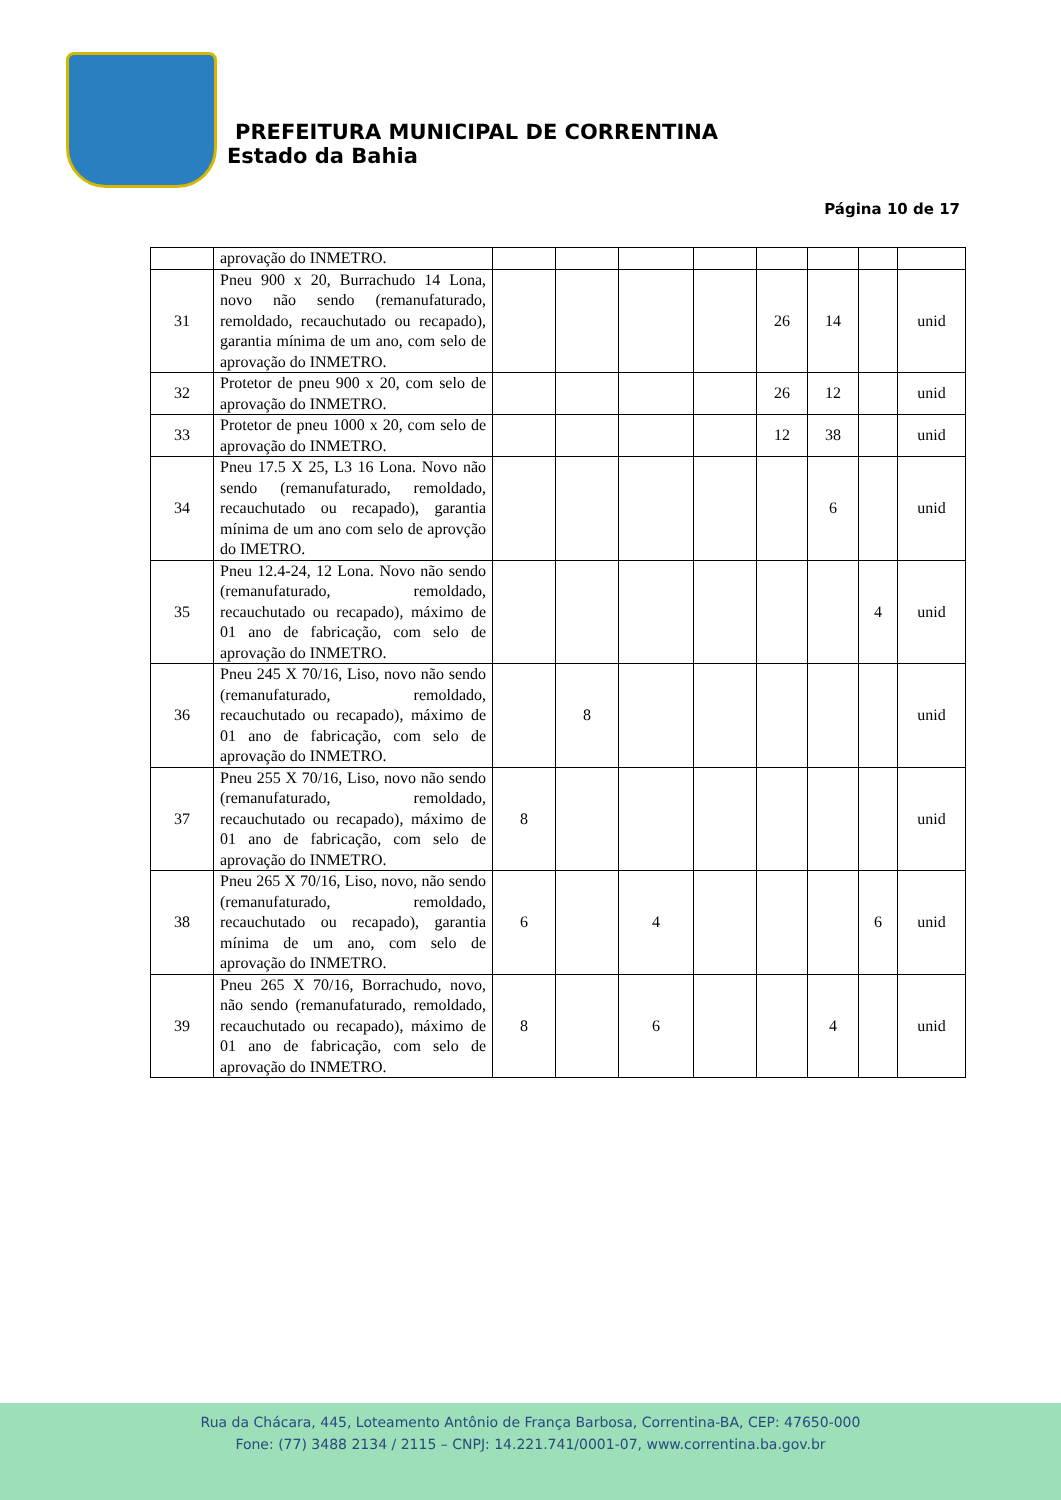PREFEITURA MUNICIPAL DE CORRENTINA
Estado da Bahia
Página 10 de 17
| | aprovação do INMETRO. | | | | | | | | |
| 31 | Pneu 900 x 20, Burrachudo 14 Lona, novo não sendo (remanufaturado, remoldado, recauchutado ou recapado), garantia mínima de um ano, com selo de aprovação do INMETRO. | | | | | 26 | 14 | | unid |
| 32 | Protetor de pneu 900 x 20, com selo de aprovação do INMETRO. | | | | | 26 | 12 | | unid |
| 33 | Protetor de pneu 1000 x 20, com selo de aprovação do INMETRO. | | | | | 12 | 38 | | unid |
| 34 | Pneu 17.5 X 25, L3 16 Lona. Novo não sendo (remanufaturado, remoldado, recauchutado ou recapado), garantia mínima de um ano com selo de aprovção do IMETRO. | | | | | | 6 | | unid |
| 35 | Pneu 12.4-24, 12 Lona. Novo não sendo (remanufaturado, remoldado, recauchutado ou recapado), máximo de 01 ano de fabricação, com selo de aprovação do INMETRO. | | | | | | | 4 | unid |
| 36 | Pneu 245 X 70/16, Liso, novo não sendo (remanufaturado, remoldado, recauchutado ou recapado), máximo de 01 ano de fabricação, com selo de aprovação do INMETRO. | | 8 | | | | | | unid |
| 37 | Pneu 255 X 70/16, Liso, novo não sendo (remanufaturado, remoldado, recauchutado ou recapado), máximo de 01 ano de fabricação, com selo de aprovação do INMETRO. | 8 | | | | | | | unid |
| 38 | Pneu 265 X 70/16, Liso, novo, não sendo (remanufaturado, remoldado, recauchutado ou recapado), garantia mínima de um ano, com selo de aprovação do INMETRO. | 6 | | 4 | | | | 6 | unid |
| 39 | Pneu 265 X 70/16, Borrachudo, novo, não sendo (remanufaturado, remoldado, recauchutado ou recapado), máximo de 01 ano de fabricação, com selo de aprovação do INMETRO. | 8 | | 6 | | | 4 | | unid |
Rua da Chácara, 445, Loteamento Antônio de França Barbosa, Correntina-BA, CEP: 47650-000
Fone: (77) 3488 2134 / 2115 – CNPJ: 14.221.741/0001-07, www.correntina.ba.gov.br